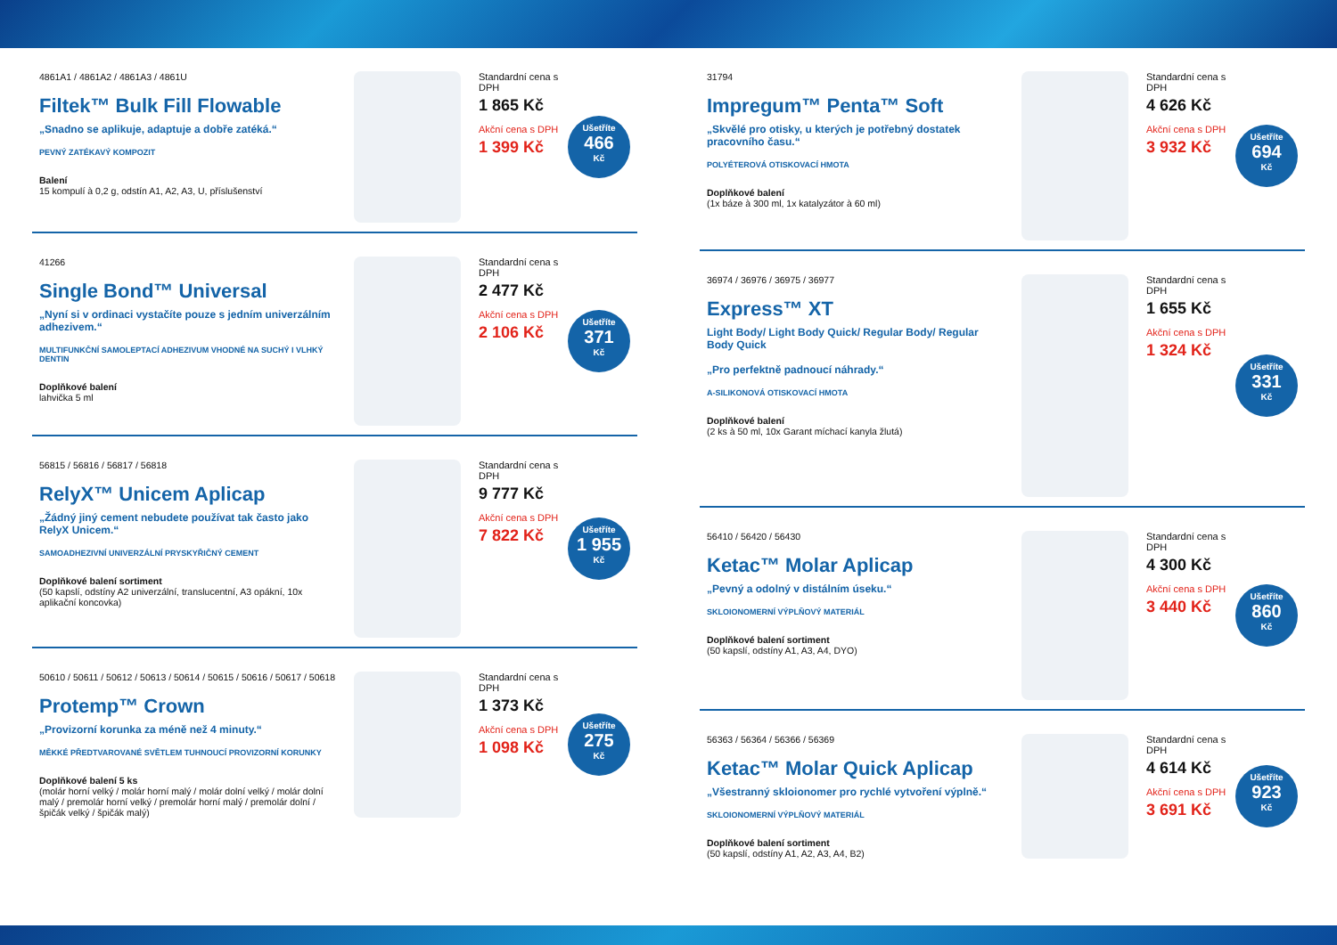4861A1 / 4861A2 / 4861A3 / 4861U
Filtek™ Bulk Fill Flowable
„Snadno se aplikuje, adaptuje a dobře zatéká.“
PEVNÝ ZATÉKAVÝ KOMPOZIT
Balení
15 kompulí à 0,2 g, odstín A1, A2, A3, U, příslušenství
Standardní cena s DPH
1 865 Kč
Akční cena s DPH
1 399 Kč
Ušetříte
466
Kč
41266
Single Bond™ Universal
„Nyní si v ordinaci vystačíte pouze s jedním univerzálním adhezivem.“
MULTIFUNKČNÍ SAMOLEPTACÍ ADHEZIVUM VHODNÉ NA SUCHÝ I VLHKÝ DENTIN
Doplňkové balení
lahvička 5 ml
Standardní cena s DPH
2 477 Kč
Akční cena s DPH
2 106 Kč
Ušetříte
371
Kč
56815 / 56816 / 56817 / 56818
RelyX™ Unicem Aplicap
„Žádný jiný cement nebudete používat tak často jako RelyX Unicem.“
SAMOADHEZIVNÍ UNIVERZÁLNÍ PRYSKYŘIČNÝ CEMENT
Doplňkové balení sortiment
(50 kapslí, odstíny A2 univerzální, translucentní, A3 opákní, 10x aplikační koncovka)
Standardní cena s DPH
9 777 Kč
Akční cena s DPH
7 822 Kč
Ušetříte
1 955
Kč
50610 / 50611 / 50612 / 50613 / 50614 / 50615 / 50616 / 50617 / 50618
Protemp™ Crown
„Provizorní korunka za méně než 4 minuty.“
MĚKKÉ PŘEDTVAROVANÉ SVĚTLEM TUHNOUCÍ PROVIZORNÍ KORUNKY
Doplňkové balení 5 ks
(molár horní velký / molár horní malý / molár dolní velký / molár dolní malý / premolár horní velký / premolár horní malý / premolár dolní / špičák velký / špičák malý)
Standardní cena s DPH
1 373 Kč
Akční cena s DPH
1 098 Kč
Ušetříte
275
Kč
31794
Impregum™ Penta™ Soft
„Skvělé pro otisky, u kterých je potřebný dostatek pracovního času.“
POLYÉTEROVÁ OTISKOVACÍ HMOTA
Doplňkové balení
(1x báze à 300 ml, 1x katalyzátor à 60 ml)
Standardní cena s DPH
4 626 Kč
Akční cena s DPH
3 932 Kč
Ušetříte
694
Kč
36974 / 36976 / 36975 / 36977
Express™ XT
Light Body/ Light Body Quick/ Regular Body/ Regular Body Quick
„Pro perfektně padnoucí náhrady.“
A-SILIKONOVÁ OTISKOVACÍ HMOTA
Doplňkové balení
(2 ks à 50 ml, 10x Garant míchací kanyla žlutá)
Standardní cena s DPH
1 655 Kč
Akční cena s DPH
1 324 Kč
Ušetříte
331
Kč
56410 / 56420 / 56430
Ketac™ Molar Aplicap
„Pevný a odolný v distálním úseku.“
SKLOIONOMERNÍ VÝPLŇOVÝ MATERIÁL
Doplňkové balení sortiment
(50 kapslí, odstíny A1, A3, A4, DYO)
Standardní cena s DPH
4 300 Kč
Akční cena s DPH
3 440 Kč
Ušetříte
860
Kč
56363 / 56364 / 56366 / 56369
Ketac™ Molar Quick Aplicap
„Všestranný skloionomer pro rychlé vytvoření výplně.“
SKLOIONOMERNÍ VÝPLŇOVÝ MATERIÁL
Doplňkové balení sortiment
(50 kapslí, odstíny A1, A2, A3, A4, B2)
Standardní cena s DPH
4 614 Kč
Akční cena s DPH
3 691 Kč
Ušetříte
923
Kč